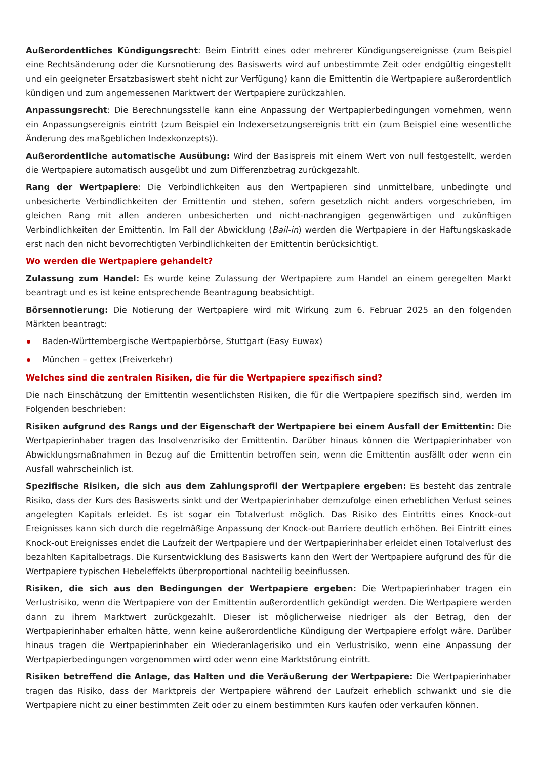Außerordentliches Kündigungsrecht: Beim Eintritt eines oder mehrerer Kündigungsereignisse (zum Beispiel eine Rechtsänderung oder die Kursnotierung des Basiswerts wird auf unbestimmte Zeit oder endgültig eingestellt und ein geeigneter Ersatzbasiswert steht nicht zur Verfügung) kann die Emittentin die Wertpapiere außerordentlich kündigen und zum angemessenen Marktwert der Wertpapiere zurückzahlen.
Anpassungsrecht: Die Berechnungsstelle kann eine Anpassung der Wertpapierbedingungen vornehmen, wenn ein Anpassungsereignis eintritt (zum Beispiel ein Indexersetzungsereignis tritt ein (zum Beispiel eine wesentliche Änderung des maßgeblichen Indexkonzepts)).
Außerordentliche automatische Ausübung: Wird der Basispreis mit einem Wert von null festgestellt, werden die Wertpapiere automatisch ausgeübt und zum Differenzbetrag zurückgezahlt.
Rang der Wertpapiere: Die Verbindlichkeiten aus den Wertpapieren sind unmittelbare, unbedingte und unbesicherte Verbindlichkeiten der Emittentin und stehen, sofern gesetzlich nicht anders vorgeschrieben, im gleichen Rang mit allen anderen unbesicherten und nicht-nachrangigen gegenwärtigen und zukünftigen Verbindlichkeiten der Emittentin. Im Fall der Abwicklung (Bail-in) werden die Wertpapiere in der Haftungskaskade erst nach den nicht bevorrechtigten Verbindlichkeiten der Emittentin berücksichtigt.
Wo werden die Wertpapiere gehandelt?
Zulassung zum Handel: Es wurde keine Zulassung der Wertpapiere zum Handel an einem geregelten Markt beantragt und es ist keine entsprechende Beantragung beabsichtigt.
Börsennotierung: Die Notierung der Wertpapiere wird mit Wirkung zum 6. Februar 2025 an den folgenden Märkten beantragt:
Baden-Württembergische Wertpapierbörse, Stuttgart (Easy Euwax)
München – gettex (Freiverkehr)
Welches sind die zentralen Risiken, die für die Wertpapiere spezifisch sind?
Die nach Einschätzung der Emittentin wesentlichsten Risiken, die für die Wertpapiere spezifisch sind, werden im Folgenden beschrieben:
Risiken aufgrund des Rangs und der Eigenschaft der Wertpapiere bei einem Ausfall der Emittentin: Die Wertpapierinhaber tragen das Insolvenzrisiko der Emittentin. Darüber hinaus können die Wertpapierinhaber von Abwicklungsmaßnahmen in Bezug auf die Emittentin betroffen sein, wenn die Emittentin ausfällt oder wenn ein Ausfall wahrscheinlich ist.
Spezifische Risiken, die sich aus dem Zahlungsprofil der Wertpapiere ergeben: Es besteht das zentrale Risiko, dass der Kurs des Basiswerts sinkt und der Wertpapierinhaber demzufolge einen erheblichen Verlust seines angelegten Kapitals erleidet. Es ist sogar ein Totalverlust möglich. Das Risiko des Eintritts eines Knock-out Ereignisses kann sich durch die regelmäßige Anpassung der Knock-out Barriere deutlich erhöhen. Bei Eintritt eines Knock-out Ereignisses endet die Laufzeit der Wertpapiere und der Wertpapierinhaber erleidet einen Totalverlust des bezahlten Kapitalbetrags. Die Kursentwicklung des Basiswerts kann den Wert der Wertpapiere aufgrund des für die Wertpapiere typischen Hebeleffekts überproportional nachteilig beeinflussen.
Risiken, die sich aus den Bedingungen der Wertpapiere ergeben: Die Wertpapierinhaber tragen ein Verlustrisiko, wenn die Wertpapiere von der Emittentin außerordentlich gekündigt werden. Die Wertpapiere werden dann zu ihrem Marktwert zurückgezahlt. Dieser ist möglicherweise niedriger als der Betrag, den der Wertpapierinhaber erhalten hätte, wenn keine außerordentliche Kündigung der Wertpapiere erfolgt wäre. Darüber hinaus tragen die Wertpapierinhaber ein Wiederanlagerisiko und ein Verlustrisiko, wenn eine Anpassung der Wertpapierbedingungen vorgenommen wird oder wenn eine Marktstörung eintritt.
Risiken betreffend die Anlage, das Halten und die Veräußerung der Wertpapiere: Die Wertpapierinhaber tragen das Risiko, dass der Marktpreis der Wertpapiere während der Laufzeit erheblich schwankt und sie die Wertpapiere nicht zu einer bestimmten Zeit oder zu einem bestimmten Kurs kaufen oder verkaufen können.